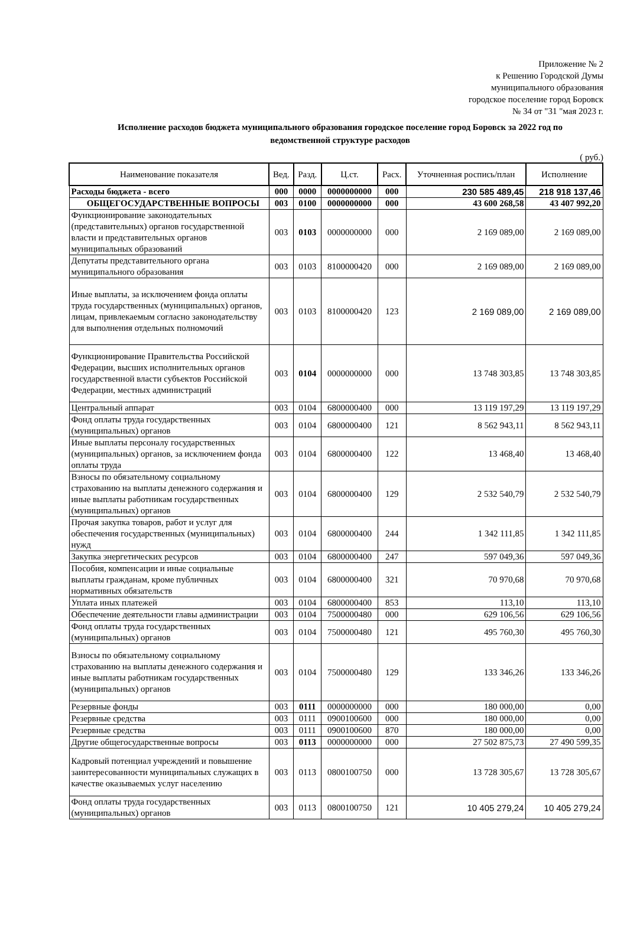Приложение № 2
к Решению Городской Думы
муниципального образования
городское поселение город Боровск
№ 34 от "31 "мая 2023 г.
Исполнение расходов бюджета муниципального образования городское поселение город Боровск за 2022 год по ведомственной структуре расходов
( руб.)
| Наименование показателя | Вед. | Разд. | Ц.ст. | Расх. | Уточненная роспись/план | Исполнение |
| --- | --- | --- | --- | --- | --- | --- |
| Расходы бюджета - всего | 000 | 0000 | 0000000000 | 000 | 230 585 489,45 | 218 918 137,46 |
| ОБЩЕГОСУДАРСТВЕННЫЕ ВОПРОСЫ | 003 | 0100 | 0000000000 | 000 | 43 600 268,58 | 43 407 992,20 |
| Функционирование законодательных (представительных) органов государственной власти и представительных органов муниципальных образований | 003 | 0103 | 0000000000 | 000 | 2 169 089,00 | 2 169 089,00 |
| Депутаты представительного органа муниципального образования | 003 | 0103 | 8100000420 | 000 | 2 169 089,00 | 2 169 089,00 |
| Иные выплаты, за исключением фонда оплаты труда государственных (муниципальных) органов, лицам, привлекаемым согласно законодательству для выполнения отдельных полномочий | 003 | 0103 | 8100000420 | 123 | 2 169 089,00 | 2 169 089,00 |
| Функционирование Правительства Российской Федерации, высших исполнительных органов государственной власти субъектов Российской Федерации, местных администраций | 003 | 0104 | 0000000000 | 000 | 13 748 303,85 | 13 748 303,85 |
| Центральный аппарат | 003 | 0104 | 6800000400 | 000 | 13 119 197,29 | 13 119 197,29 |
| Фонд оплаты труда государственных (муниципальных) органов | 003 | 0104 | 6800000400 | 121 | 8 562 943,11 | 8 562 943,11 |
| Иные выплаты персоналу государственных (муниципальных) органов, за исключением фонда оплаты труда | 003 | 0104 | 6800000400 | 122 | 13 468,40 | 13 468,40 |
| Взносы по обязательному социальному страхованию на выплаты денежного содержания и иные выплаты работникам государственных (муниципальных) органов | 003 | 0104 | 6800000400 | 129 | 2 532 540,79 | 2 532 540,79 |
| Прочая закупка товаров, работ и услуг для обеспечения государственных (муниципальных) нужд | 003 | 0104 | 6800000400 | 244 | 1 342 111,85 | 1 342 111,85 |
| Закупка энергетических ресурсов | 003 | 0104 | 6800000400 | 247 | 597 049,36 | 597 049,36 |
| Пособия, компенсации и иные социальные выплаты гражданам, кроме публичных нормативных обязательств | 003 | 0104 | 6800000400 | 321 | 70 970,68 | 70 970,68 |
| Уплата иных платежей | 003 | 0104 | 6800000400 | 853 | 113,10 | 113,10 |
| Обеспечение деятельности главы администрации | 003 | 0104 | 7500000480 | 000 | 629 106,56 | 629 106,56 |
| Фонд оплаты труда государственных (муниципальных) органов | 003 | 0104 | 7500000480 | 121 | 495 760,30 | 495 760,30 |
| Взносы по обязательному социальному страхованию на выплаты денежного содержания и иные выплаты работникам государственных (муниципальных) органов | 003 | 0104 | 7500000480 | 129 | 133 346,26 | 133 346,26 |
| Резервные фонды | 003 | 0111 | 0000000000 | 000 | 180 000,00 | 0,00 |
| Резервные средства | 003 | 0111 | 0900100600 | 000 | 180 000,00 | 0,00 |
| Резервные средства | 003 | 0111 | 0900100600 | 870 | 180 000,00 | 0,00 |
| Другие общегосударственные вопросы | 003 | 0113 | 0000000000 | 000 | 27 502 875,73 | 27 490 599,35 |
| Кадровый потенциал учреждений и повышение заинтересованности муниципальных служащих в качестве оказываемых услуг населению | 003 | 0113 | 0800100750 | 000 | 13 728 305,67 | 13 728 305,67 |
| Фонд оплаты труда государственных (муниципальных) органов | 003 | 0113 | 0800100750 | 121 | 10 405 279,24 | 10 405 279,24 |